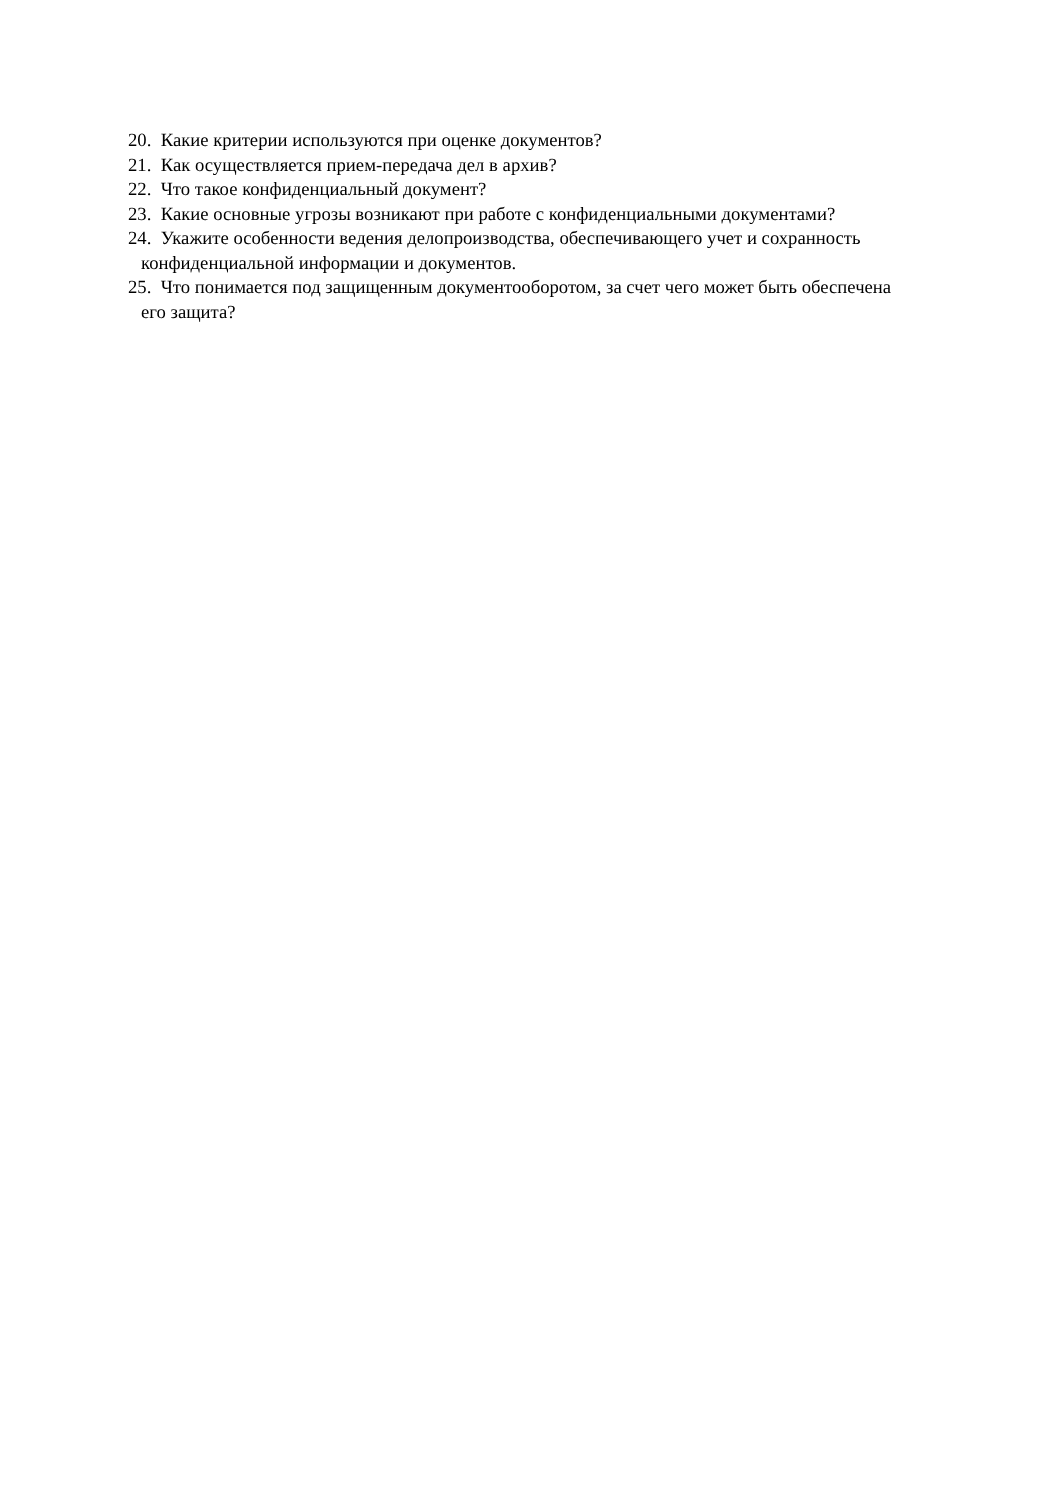20. Какие критерии используются при оценке документов?
21. Как осуществляется прием-передача дел в архив?
22. Что такое конфиденциальный документ?
23. Какие основные угрозы возникают при работе с конфиденциальными документами?
24. Укажите особенности ведения делопроизводства, обеспечивающего учет и сохранность конфиденциальной информации и документов.
25. Что понимается под защищенным документооборотом, за счет чего может быть обеспечена его защита?